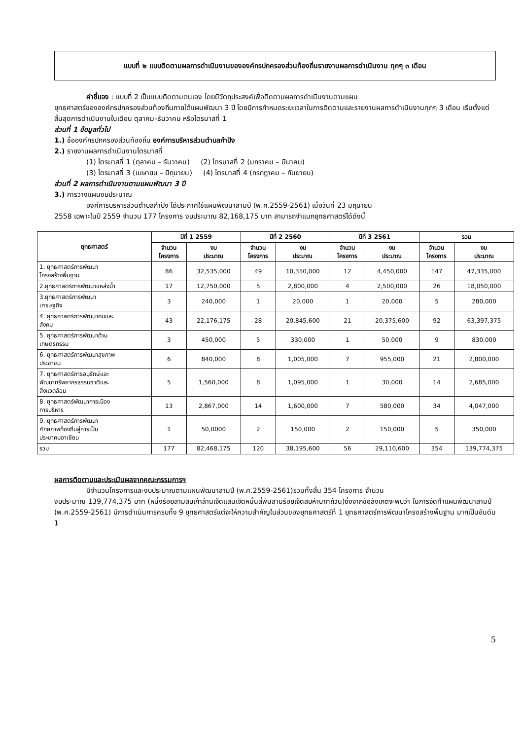แบบที่ ๒ แบบติดตามผลการดำเนินงานขององค์กรปกครองส่วนท้องถิ่นรายงานผลการดำเนินงาน ทุกๆ ๓ เดือน
คำชี้แจง : แบบที่ 2 เป็นแบบติดตามตนเอง โดยมีวัตถุประสงค์เพื่อติดตามผลการดำเนินงานตามแผน
ยุทธศาสตร์ขององค์กรปกครองส่วนท้องถิ่นภายใต้แผนพัฒนา 3 ปี โดยมีการกำหนดระยะเวลาในการติดตามและรายงานผลการดำเนินงานทุกๆ 3 เดือน เริ่มตั้งแต่สิ้นสุดการดำเนินงานในเดือน ตุลาคม-ธันวาคม หรือไตรมาสที่ 1
ส่วนที่ 1 ข้อมูลทั่วไป
1.) ชื่อองค์กรปกครองส่วนท้องถิ่น องค์การบริหารส่วนตำบลกำปัง
2.) รายงานผลการดำเนินงานไตรมาสที่
(1) ไตรมาสที่ 1 (ตุลาคม – ธันวาคม) (2) ไตรมาสที่ 2 (มกราคม – มีนาคม)
(3) ไตรมาสที่ 3 (เมษายน – มิถุนายน) (4) ไตรมาสที่ 4 (กรกฎาคม – กันยายน)
ส่วนที่ 2 ผลการดำเนินงานตามแผนพัฒนา 3 ปี
3.) การวางแผนงบประมาณ
องค์การบริหารส่วนตำบลกำปัง ได้ประกาศใช้แผนพัฒนาสามปี (พ.ศ.2559-2561) เมื่อวันที่ 23 มิถุนายน
2558 เฉพาะในปี 2559 จำนวน 177 โครงการ งบประมาณ 82,168,175 บาท สามารถจำแนกยุทธศาสตร์ได้ดังนี้
| ยุทธศาสตร์ | ปีที่ 1 2559 | | ปีที่ 2 2560 | | ปีที่ 3 2561 | | รวม | |
| --- | --- | --- | --- | --- | --- | --- | --- | --- |
| | จำนวน โครงการ | งบ ประมาณ | จำนวน โครงการ | งบ ประมาณ | จำนวน โครงการ | งบ ประมาณ | จำนวน โครงการ | งบ ประมาณ |
| 1. ยุทธศาสตร์การพัฒนา โครงสร้างพื้นฐาน | 86 | 32,535,000 | 49 | 10,350,000 | 12 | 4,450,000 | 147 | 47,335,000 |
| 2.ยุทธศาสตร์การพัฒนาแหล่งน้ำ | 17 | 12,750,000 | 5 | 2,800,000 | 4 | 2,500,000 | 26 | 18,050,000 |
| 3.ยุทธศาสตร์การพัฒนา เศรษฐกิจ | 3 | 240,000 | 1 | 20,000 | 1 | 20,000 | 5 | 280,000 |
| 4. ยุทธศาสตร์การพัฒนาคนและ สังคม | 43 | 22,176,175 | 28 | 20,845,600 | 21 | 20,375,600 | 92 | 63,397,375 |
| 5. ยุทธศาสตร์การพัฒนาด้าน เกษตรกรรม | 3 | 450,000 | 5 | 330,000 | 1 | 50,000 | 9 | 830,000 |
| 6. ยุทธศาสตร์การพัฒนาสุขภาพ ประชาชน | 6 | 840,000 | 8 | 1,005,000 | 7 | 955,000 | 21 | 2,800,000 |
| 7. ยุทธศาสตร์การอนุรักษ์และ พัฒนาทรัพยากรธรรมชาติและ สิ่งแวดล้อม | 5 | 1,560,000 | 8 | 1,095,000 | 1 | 30,000 | 14 | 2,685,000 |
| 8. ยุทธศาสตร์พัฒนาการเมือง การบริหาร | 13 | 2,867,000 | 14 | 1,600,000 | 7 | 580,000 | 34 | 4,047,000 |
| 9. ยุทธศาสตร์การพัฒนา ศักยภาพท้องถิ่นสู่การเป็น ประชาคมอาเซียน | 1 | 50,0000 | 2 | 150,000 | 2 | 150,000 | 5 | 350,000 |
| รวม | 177 | 82,468,175 | 120 | 38,195,600 | 56 | 29,110,600 | 354 | 139,774,375 |
ผลการติดตามและประเมินผลจากคณะกรรมการฯ
มีจำนวนโครงการและงบประมาณตามแผนพัฒนาสามปี (พ.ศ.2559-2561)รวมทั้งสิ้น 354 โครงการ จำนวน
งบประมาณ 139,774,375 บาท (หนึ่งร้อยสามสิบเก้าล้านเจ็ดแสนเจ็ดหมื่นสี่พันสามร้อยเจ็ดสิบห้าบาทถ้วน)ซึ่งจากข้อสังเกตจะพบว่า ในการจัดทำแผนพัฒนาสามปี (พ.ศ.2559-2561) มีการดำเนินการครบทั้ง 9 ยุทธศาสตร์แต่จะให้ความสำคัญในส่วนของยุทธศาสตร์ที่ 1 ยุทธศาสตร์การพัฒนาโครงสร้างพื้นฐาน มากเป็นอันดับ 1
5